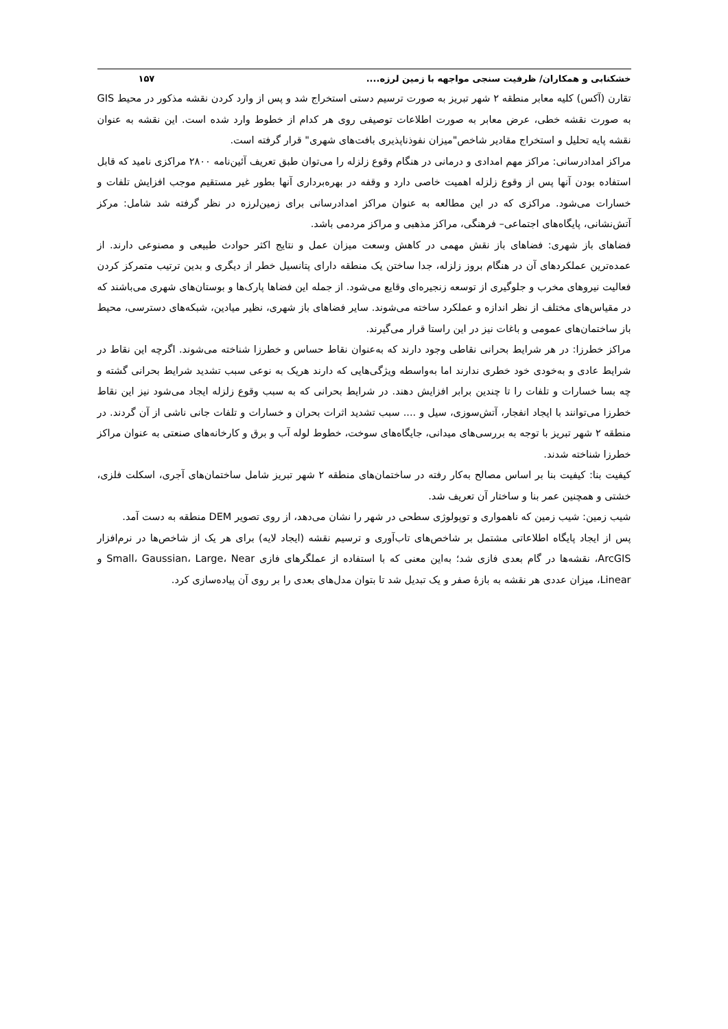خشکنابی و همکاران/ ظرفیت سنجی مواجهه با زمین لرزه.... ۱۵۷
تقارن (آکس) کلیه معابر منطقه ۲ شهر تبریز به صورت ترسیم دستی استخراج شد و پس از وارد کردن نقشه مذکور در محیط GIS به صورت نقشه خطی، عرض معابر به صورت اطلاعات توصیفی روی هر کدام از خطوط وارد شده است. این نقشه به عنوان نقشه پایه تحلیل و استخراج مقادیر شاخص"میزان نفوذناپذیری بافت‌های شهری" قرار گرفته است.
مراکز امدادرسانی: مراکز مهم امدادی و درمانی در هنگام وقوع زلزله را می‌توان طبق تعریف آئین‌نامه ۲۸۰۰ مراکزی نامید که قابل استفاده بودن آنها پس از وقوع زلزله اهمیت خاصی دارد و وقفه در بهره‌برداری آنها بطور غیر مستقیم موجب افزایش تلفات و خسارات می‌شود. مراکزی که در این مطالعه به عنوان مراکز امدادرسانی برای زمین‌لرزه در نظر گرفته شد شامل: مرکز آتش‌نشانی، پایگاه‌های اجتماعی– فرهنگی، مراکز مذهبی و مراکز مردمی باشد.
فضاهای باز شهری: فضاهای باز نقش مهمی در کاهش وسعت میزان عمل و نتایج اکثر حوادث طبیعی و مصنوعی دارند. از عمده‌ترین عملکردهای آن در هنگام بروز زلزله، جدا ساختن یک منطقه دارای پتانسیل خطر از دیگری و بدین ترتیب متمرکز کردن فعالیت نیروهای مخرب و جلوگیری از توسعه زنجیره‌ای وقایع می‌شود. از جمله این فضاها پارک‌ها و بوستان‌های شهری می‌باشند که در مقیاس‌های مختلف از نظر اندازه و عملکرد ساخته می‌شوند. سایر فضاهای باز شهری، نظیر میادین، شبکه‌های دسترسی، محیط باز ساختمان‌های عمومی و باغات نیز در این راستا قرار می‌گیرند.
مراکز خطرزا: در هر شرایط بحرانی نقاطی وجود دارند که به‌عنوان نقاط حساس و خطرزا شناخته می‌شوند. اگرچه این نقاط در شرایط عادی و به‌خودی خود خطری ندارند اما به‌واسطه ویژگی‌هایی که دارند هریک به نوعی سبب تشدید شرایط بحرانی گشته و چه بسا خسارات و تلفات را تا چندین برابر افزایش دهند. در شرایط بحرانی که به سبب وقوع زلزله ایجاد می‌شود نیز این نقاط خطرزا می‌توانند با ایجاد انفجار، آتش‌سوزی، سیل و .... سبب تشدید اثرات بحران و خسارات و تلفات جانی ناشی از آن گردند. در منطقه ۲ شهر تبریز با توجه به بررسی‌های میدانی، جایگاه‌های سوخت، خطوط لوله آب و برق و کارخانه‌های صنعتی به عنوان مراکز خطرزا شناخته شدند.
کیفیت بنا: کیفیت بنا بر اساس مصالح به‌کار رفته در ساختمان‌های منطقه ۲ شهر تبریز شامل ساختمان‌های آجری، اسکلت فلزی، خشتی و همچنین عمر بنا و ساختار آن تعریف شد.
شیب زمین: شیب زمین که ناهمواری و توپولوژی سطحی در شهر را نشان می‌دهد، از روی تصویر DEM منطقه به دست آمد.
پس از ایجاد پایگاه اطلاعاتی مشتمل بر شاخص‌های تاب‌آوری و ترسیم نقشه (ایجاد لایه) برای هر یک از شاخص‌ها در نرم‌افزار ArcGIS، نقشه‌ها در گام بعدی فازی شد؛ به‌این معنی که با استفاده از عملگرهای فازی Small، Gaussian، Large، Near و Linear، میزان عددی هر نقشه به بازهٔ صفر و یک تبدیل شد تا بتوان مدل‌های بعدی را بر روی آن پیاده‌سازی کرد.